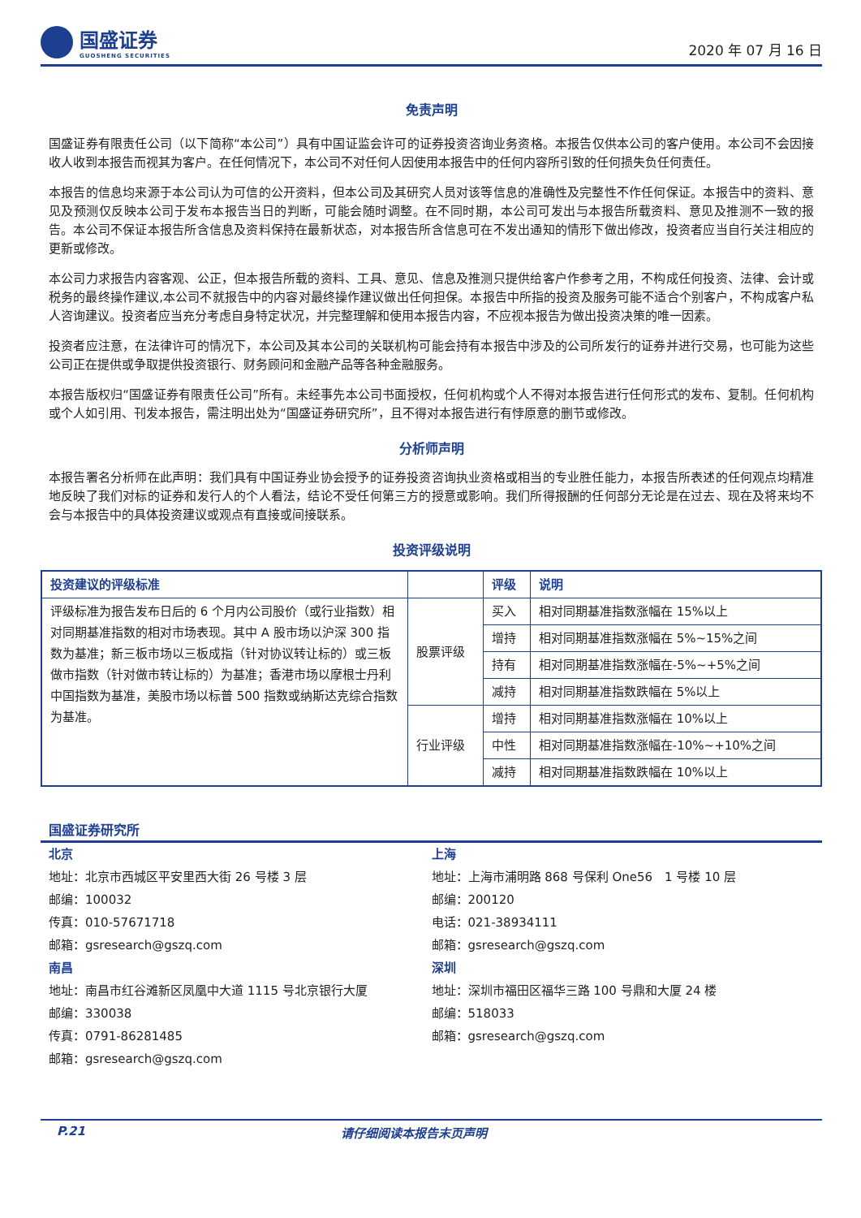国盛证券
GUOSHENG SECURITIES
2020 年 07 月 16 日
免责声明
国盛证券有限责任公司（以下简称“本公司”）具有中国证监会许可的证券投资咨询业务资格。本报告仅供本公司的客户使用。本公司不会因接收人收到本报告而视其为客户。在任何情况下，本公司不对任何人因使用本报告中的任何内容所引致的任何损失负任何责任。
本报告的信息均来源于本公司认为可信的公开资料，但本公司及其研究人员对该等信息的准确性及完整性不作任何保证。本报告中的资料、意见及预测仅反映本公司于发布本报告当日的判断，可能会随时调整。在不同时期，本公司可发出与本报告所载资料、意见及推测不一致的报告。本公司不保证本报告所含信息及资料保持在最新状态，对本报告所含信息可在不发出通知的情形下做出修改，投资者应当自行关注相应的更新或修改。
本公司力求报告内容客观、公正，但本报告所载的资料、工具、意见、信息及推测只提供给客户作参考之用，不构成任何投资、法律、会计或税务的最终操作建议,本公司不就报告中的内容对最终操作建议做出任何担保。本报告中所指的投资及服务可能不适合个别客户，不构成客户私人咨询建议。投资者应当充分考虑自身特定状况，并完整理解和使用本报告内容，不应视本报告为做出投资决策的唯一因素。
投资者应注意，在法律许可的情况下，本公司及其本公司的关联机构可能会持有本报告中涉及的公司所发行的证券并进行交易，也可能为这些公司正在提供或争取提供投资银行、财务顾问和金融产品等各种金融服务。
本报告版权归“国盛证券有限责任公司”所有。未经事先本公司书面授权，任何机构或个人不得对本报告进行任何形式的发布、复制。任何机构或个人如引用、刊发本报告，需注明出处为“国盛证券研究所”，且不得对本报告进行有悖原意的删节或修改。
分析师声明
本报告署名分析师在此声明：我们具有中国证券业协会授予的证券投资咨询执业资格或相当的专业胜任能力，本报告所表述的任何观点均精准地反映了我们对标的证券和发行人的个人看法，结论不受任何第三方的授意或影响。我们所得报酬的任何部分无论是在过去、现在及将来均不会与本报告中的具体投资建议或观点有直接或间接联系。
投资评级说明
| 投资建议的评级标准 | | 评级 | 说明 |
| --- | --- | --- | --- |
| 评级标准为报告发布日后的 6 个月内公司股价（或行业指数）相对同期基准指数的相对市场表现。其中 A 股市场以沪深 300 指数为基准；新三板市场以三板成指（针对协议转让标的）或三板做市指数（针对做市转让标的）为基准；香港市场以摩根士丹利中国指数为基准，美股市场以标普 500 指数或纳斯达克综合指数为基准。 | 股票评级 | 买入 | 相对同期基准指数涨幅在 15%以上 |
| | | 增持 | 相对同期基准指数涨幅在 5%~15%之间 |
| | | 持有 | 相对同期基准指数涨幅在-5%~+5%之间 |
| | | 减持 | 相对同期基准指数跌幅在 5%以上 |
| | 行业评级 | 增持 | 相对同期基准指数涨幅在 10%以上 |
| | | 中性 | 相对同期基准指数涨幅在-10%~+10%之间 |
| | | 减持 | 相对同期基准指数跌幅在 10%以上 |
国盛证券研究所
北京
地址：北京市西城区平安里西大街 26 号楼 3 层
邮编：100032
传真：010-57671718
邮箱：gsresearch@gszq.com
上海
地址：上海市浦明路 868 号保利 One56　1 号楼 10 层
邮编：200120
电话：021-38934111
邮箱：gsresearch@gszq.com
南昌
地址：南昌市红谷滩新区凤凰中大道 1115 号北京银行大厦
邮编：330038
传真：0791-86281485
邮箱：gsresearch@gszq.com
深圳
地址：深圳市福田区福华三路 100 号鼎和大厦 24 楼
邮编：518033
邮箱：gsresearch@gszq.com
P.21 请仔细阅读本报告末页声明